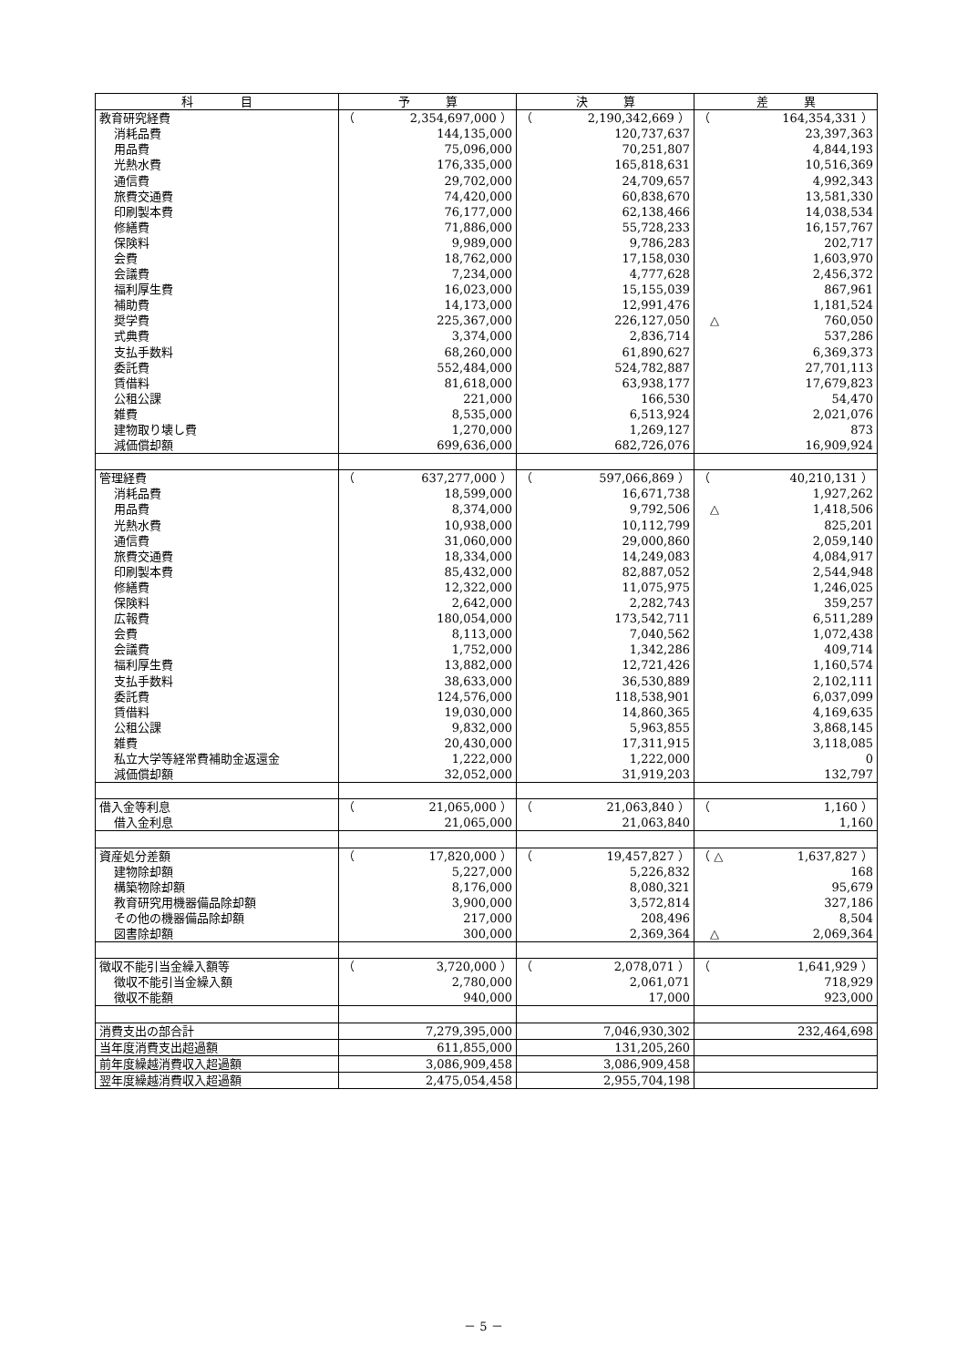| 科 目 | 予 算 | 決 算 | 差 異 |
| --- | --- | --- | --- |
| 教育研究経費 | （ 2,354,697,000 ） | （ 2,190,342,669 ） | （ 164,354,331 ） |
| 消耗品費 | 144,135,000 | 120,737,637 | 23,397,363 |
| 用品費 | 75,096,000 | 70,251,807 | 4,844,193 |
| 光熱水費 | 176,335,000 | 165,818,631 | 10,516,369 |
| 通信費 | 29,702,000 | 24,709,657 | 4,992,343 |
| 旅費交通費 | 74,420,000 | 60,838,670 | 13,581,330 |
| 印刷製本費 | 76,177,000 | 62,138,466 | 14,038,534 |
| 修繕費 | 71,886,000 | 55,728,233 | 16,157,767 |
| 保険料 | 9,989,000 | 9,786,283 | 202,717 |
| 会費 | 18,762,000 | 17,158,030 | 1,603,970 |
| 会議費 | 7,234,000 | 4,777,628 | 2,456,372 |
| 福利厚生費 | 16,023,000 | 15,155,039 | 867,961 |
| 補助費 | 14,173,000 | 12,991,476 | 1,181,524 |
| 奨学費 | 225,367,000 | 226,127,050 | △ 760,050 |
| 式典費 | 3,374,000 | 2,836,714 | 537,286 |
| 支払手数料 | 68,260,000 | 61,890,627 | 6,369,373 |
| 委託費 | 552,484,000 | 524,782,887 | 27,701,113 |
| 賃借料 | 81,618,000 | 63,938,177 | 17,679,823 |
| 公租公課 | 221,000 | 166,530 | 54,470 |
| 雑費 | 8,535,000 | 6,513,924 | 2,021,076 |
| 建物取り壊し費 | 1,270,000 | 1,269,127 | 873 |
| 減価償却額 | 699,636,000 | 682,726,076 | 16,909,924 |
| 管理経費 | （ 637,277,000 ） | （ 597,066,869 ） | （ 40,210,131 ） |
| 消耗品費 | 18,599,000 | 16,671,738 | 1,927,262 |
| 用品費 | 8,374,000 | 9,792,506 | △ 1,418,506 |
| 光熱水費 | 10,938,000 | 10,112,799 | 825,201 |
| 通信費 | 31,060,000 | 29,000,860 | 2,059,140 |
| 旅費交通費 | 18,334,000 | 14,249,083 | 4,084,917 |
| 印刷製本費 | 85,432,000 | 82,887,052 | 2,544,948 |
| 修繕費 | 12,322,000 | 11,075,975 | 1,246,025 |
| 保険料 | 2,642,000 | 2,282,743 | 359,257 |
| 広報費 | 180,054,000 | 173,542,711 | 6,511,289 |
| 会費 | 8,113,000 | 7,040,562 | 1,072,438 |
| 会議費 | 1,752,000 | 1,342,286 | 409,714 |
| 福利厚生費 | 13,882,000 | 12,721,426 | 1,160,574 |
| 支払手数料 | 38,633,000 | 36,530,889 | 2,102,111 |
| 委託費 | 124,576,000 | 118,538,901 | 6,037,099 |
| 賃借料 | 19,030,000 | 14,860,365 | 4,169,635 |
| 公租公課 | 9,832,000 | 5,963,855 | 3,868,145 |
| 雑費 | 20,430,000 | 17,311,915 | 3,118,085 |
| 私立大学等経常費補助金返還金 | 1,222,000 | 1,222,000 | 0 |
| 減価償却額 | 32,052,000 | 31,919,203 | 132,797 |
| 借入金等利息 | （ 21,065,000 ） | （ 21,063,840 ） | （ 1,160 ） |
| 借入金利息 | 21,065,000 | 21,063,840 | 1,160 |
| 資産処分差額 | （ 17,820,000 ） | （ 19,457,827 ） | （ △ 1,637,827 ） |
| 建物除却額 | 5,227,000 | 5,226,832 | 168 |
| 構築物除却額 | 8,176,000 | 8,080,321 | 95,679 |
| 教育研究用機器備品除却額 | 3,900,000 | 3,572,814 | 327,186 |
| その他の機器備品除却額 | 217,000 | 208,496 | 8,504 |
| 図書除却額 | 300,000 | 2,369,364 | △ 2,069,364 |
| 徴収不能引当金繰入額等 | （ 3,720,000 ） | （ 2,078,071 ） | （ 1,641,929 ） |
| 徴収不能引当金繰入額 | 2,780,000 | 2,061,071 | 718,929 |
| 徴収不能額 | 940,000 | 17,000 | 923,000 |
| 消費支出の部合計 | 7,279,395,000 | 7,046,930,302 | 232,464,698 |
| 当年度消費支出超過額 | 611,855,000 | 131,205,260 | |
| 前年度繰越消費収入超過額 | 3,086,909,458 | 3,086,909,458 | |
| 翌年度繰越消費収入超過額 | 2,475,054,458 | 2,955,704,198 | |
－ 5 －